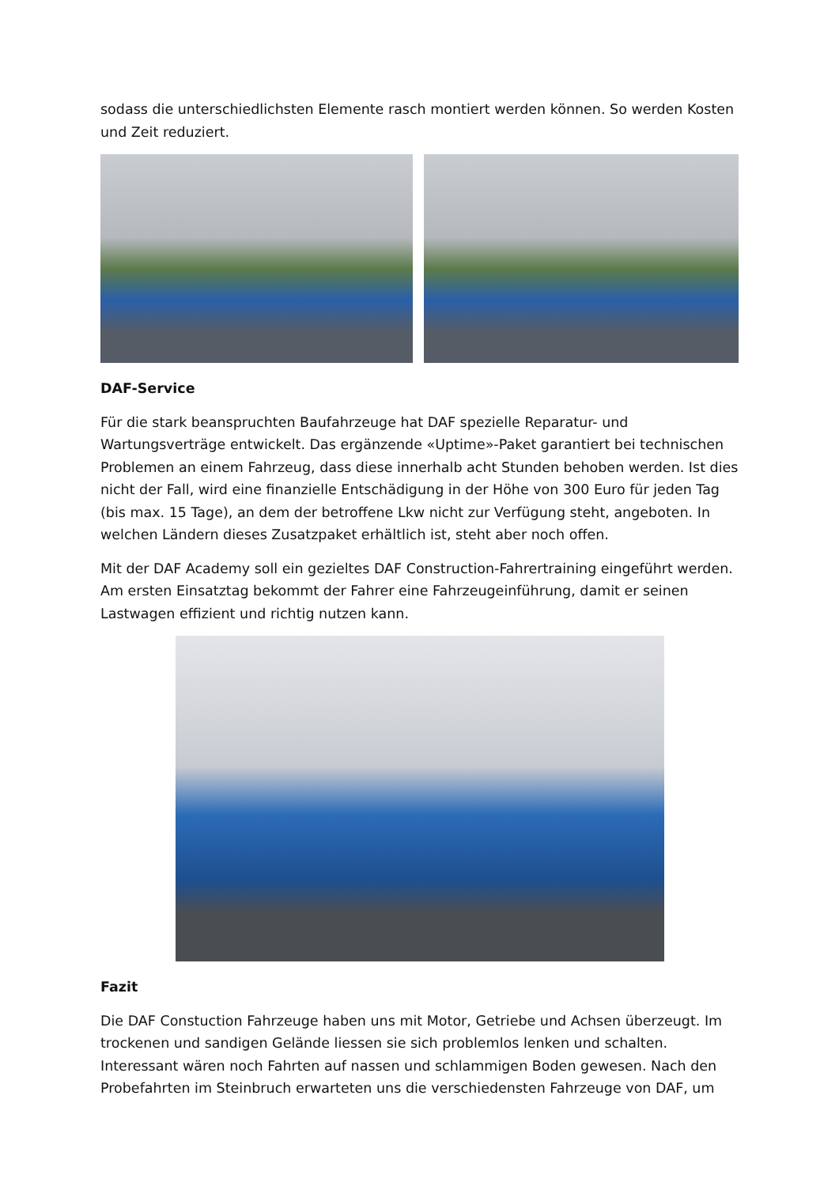sodass die unterschiedlichsten Elemente rasch montiert werden können. So werden Kosten und Zeit reduziert.
DAF-Service
Für die stark beanspruchten Baufahrzeuge hat DAF spezielle Reparatur- und Wartungsverträge entwickelt. Das ergänzende «Uptime»-Paket garantiert bei technischen Problemen an einem Fahrzeug, dass diese innerhalb acht Stunden behoben werden. Ist dies nicht der Fall, wird eine finanzielle Entschädigung in der Höhe von 300 Euro für jeden Tag (bis max. 15 Tage), an dem der betroffene Lkw nicht zur Verfügung steht, angeboten. In welchen Ländern dieses Zusatzpaket erhältlich ist, steht aber noch offen.
Mit der DAF Academy soll ein gezieltes DAF Construction-Fahrertraining eingeführt werden. Am ersten Einsatztag bekommt der Fahrer eine Fahrzeugeinführung, damit er seinen Lastwagen effizient und richtig nutzen kann.
Fazit
Die DAF Constuction Fahrzeuge haben uns mit Motor, Getriebe und Achsen überzeugt. Im trockenen und sandigen Gelände liessen sie sich problemlos lenken und schalten. Interessant wären noch Fahrten auf nassen und schlammigen Boden gewesen. Nach den Probefahrten im Steinbruch erwarteten uns die verschiedensten Fahrzeuge von DAF, um